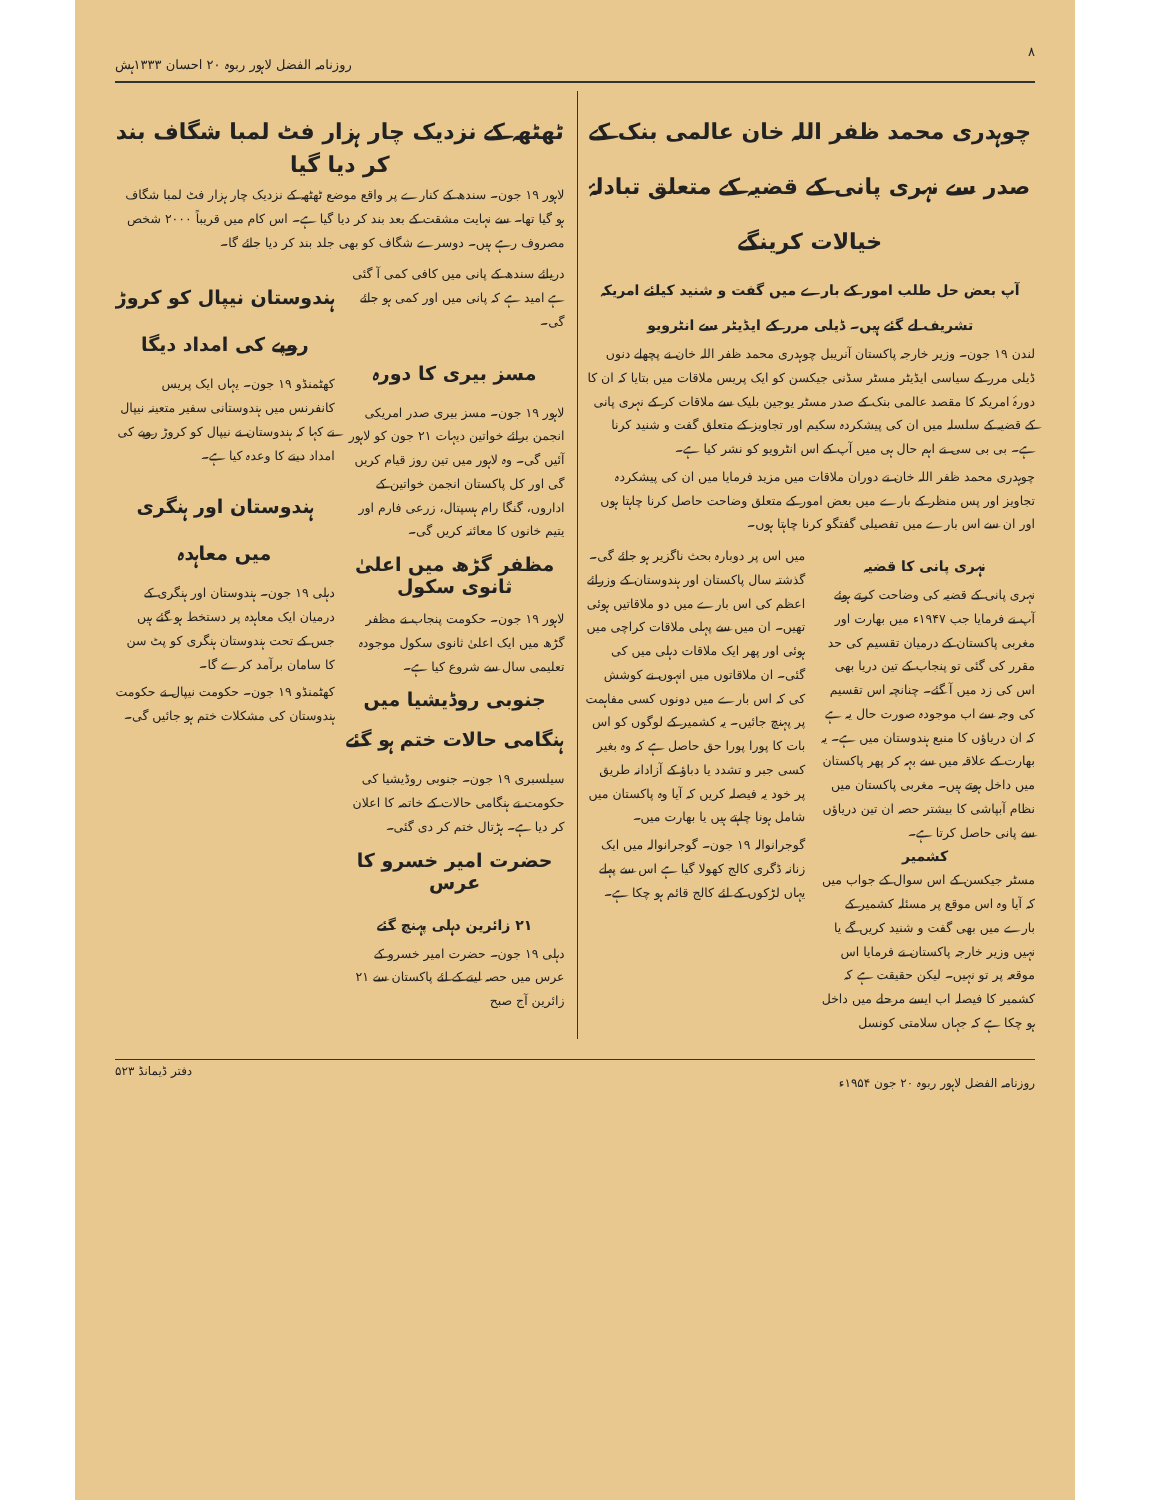۸ روزنامہ الفضل لاہور ربوہ ۲۰ احسان ۱۳۳۳ہش
چوہدری محمد ظفر اللہ خان عالمی بنک کے صدر سے نہری پانی کے قضیہ کے متعلق تبادلۂ خیالات کرینگے
آپ بعض حل طلب امور کے بارے میں گفت و شنید کیلئے امریکہ تشریف لے گئے ہیں۔ ڈیلی مرر کے ایڈیٹر سے انٹرویو
لندن ۱۹ جون۔ وزیر خارجہ پاکستان آنریبل چوہدری محمد ظفر اللہ خان نے پچھلے دنوں ڈیلی مرر کے سیاسی ایڈیٹر مسٹر سڈنی جیکسن کو ایک پریس ملاقات میں بتایا کہ ان کا دورۂ امریکہ کا مقصد عالمی بنک کے صدر مسٹر یوجین بلیک سے ملاقات کر کے نہری پانی کے قضیہ کے سلسلہ میں ان کی پیشکردہ سکیم اور تجاویز کے متعلق گفت و شنید کرنا ہے۔ بی بی سی نے اہم حال ہی میں آپ کے اس انٹرویو کو نشر کیا ہے۔
چوہدری محمد ظفر اللہ خان نے دوران ملاقات میں مزید فرمایا میں ان کی پیشکردہ تجاویز اور پس منظر کے بارے میں بعض امور کے متعلق وضاحت حاصل کرنا چاہتا ہوں اور ان سے اس بارے میں تفصیلی گفتگو کرنا چاہتا ہوں۔
نہری پانی کا قضیہ
نہری پانی کے قضیہ کی وضاحت کرتے ہوئے آپ نے فرمایا جب ۱۹۴۷ء میں بھارت اور مغربی پاکستان کے درمیان تقسیم کی حد مقرر کی گئی تو پنجاب کے تین دریا بھی اس کی زد میں آ گئے۔ چنانچہ اس تقسیم کی وجہ سے اب موجودہ صورت حال یہ ہے کہ ان دریاؤں کا منبع ہندوستان میں ہے۔ یہ بھارت کے علاقہ میں سے بہہ کر پھر پاکستان میں داخل ہوتے ہیں۔ مغربی پاکستان میں نظام آبپاشی کا بیشتر حصہ ان تین دریاؤں سے پانی حاصل کرتا ہے۔
کشمیر
مسٹر جیکسن کے اس سوال کے جواب میں کہ آیا وہ اس موقع پر مسئلہ کشمیر کے بارے میں بھی گفت و شنید کریں گے یا نہیں وزیر خارجہ پاکستان نے فرمایا اس موقعہ پر تو نہیں۔ لیکن حقیقت ہے کہ کشمیر کا فیصلہ اب ایسے مرحلے میں داخل ہو چکا ہے کہ جہاں سلامتی کونسل
میں اس پر دوبارہ بحث ناگزیر ہو جائے گی۔ گذشتہ سال پاکستان اور ہندوستان کے وزرائے اعظم کی اس بارے میں دو ملاقاتیں ہوئی تھیں۔ ان میں سے پہلی ملاقات کراچی میں ہوئی اور پھر ایک ملاقات دہلی میں کی گئی۔ ان ملاقاتوں میں انہوں نے کوشش کی کہ اس بارے میں دونوں کسی مفاہمت پر پہنچ جائیں۔ یہ کشمیر کے لوگوں کو اس بات کا پورا پورا حق حاصل ہے کہ وہ بغیر کسی جبر و تشدد یا دباؤ کے آزادانہ طریق پر خود یہ فیصلہ کریں کہ آیا وہ پاکستان میں شامل ہونا چاہتے ہیں یا بھارت میں۔
گوجرانوالہ ۱۹ جون۔ گوجرانوالہ میں ایک زنانہ ڈگری کالج کھولا گیا ہے اس سے پہلے یہاں لڑکوں کے لئے کالج قائم ہو چکا ہے۔
ٹھٹھہ کے نزدیک چار ہزار فٹ لمبا شگاف بند کر دیا گیا
لاہور ۱۹ جون۔ سندھ کے کنارے پر واقع موضع ٹھٹھہ کے نزدیک چار ہزار فٹ لمبا شگاف ہو گیا تھا۔ سے نہایت مشقت کے بعد بند کر دیا گیا ہے۔ اس کام میں قریباً ۲۰۰۰ شخص مصروف رہے ہیں۔ دوسرے شگاف کو بھی جلد بند کر دیا جائے گا۔
دریائے سندھ کے پانی میں کافی کمی آ گئی ہے امید ہے کہ پانی میں اور کمی ہو جائے گی۔
مسز بیری کا دورہ
لاہور ۱۹ جون۔ مسز بیری صدر امریکی انجمن برائے خواتین دیہات ۲۱ جون کو لاہور آئیں گی۔ وہ لاہور میں تین روز قیام کریں گی اور کل پاکستان انجمن خواتین کے اداروں، گنگا رام ہسپتال، زرعی فارم اور یتیم خانوں کا معائنہ کریں گی۔
مظفر گڑھ میں اعلیٰ ثانوی سکول
لاہور ۱۹ جون۔ حکومت پنجاب نے مظفر گڑھ میں ایک اعلیٰ ثانوی سکول موجودہ تعلیمی سال سے شروع کیا ہے۔
جنوبی روڈیشیا میں ہنگامی حالات ختم ہو گئے
سیلسبری ۱۹ جون۔ جنوبی روڈیشیا کی حکومت نے ہنگامی حالات کے خاتمہ کا اعلان کر دیا ہے۔ ہڑتال ختم کر دی گئی۔
حضرت امیر خسرو کا عرس
۲۱ زائرین دہلی پہنچ گئے
دہلی ۱۹ جون۔ حضرت امیر خسرو کے عرس میں حصہ لینے کے لئے پاکستان سے ۲۱ زائرین آج صبح
ہندوستان نیپال کو کروڑ روپے کی امداد دیگا
کھٹمنڈو ۱۹ جون۔ یہاں ایک پریس کانفرنس میں ہندوستانی سفیر متعینہ نیپال نے کہا کہ ہندوستان نے نیپال کو کروڑ روپے کی امداد دینے کا وعدہ کیا ہے۔
ہندوستان اور ہنگری میں معاہدہ
دہلی ۱۹ جون۔ ہندوستان اور ہنگری کے درمیان ایک معاہدہ پر دستخط ہو گئے ہیں جس کے تحت ہندوستان ہنگری کو پٹ سن کا سامان برآمد کرے گا۔
کھٹمنڈو ۱۹ جون۔ حکومت نیپال نے حکومت ہندوستان کی مشکلات ختم ہو جائیں گی۔
روزنامہ الفضل لاہور ربوہ ۲۰ جون ۱۹۵۴ء دفتر ڈیمانڈ ۵۲۳